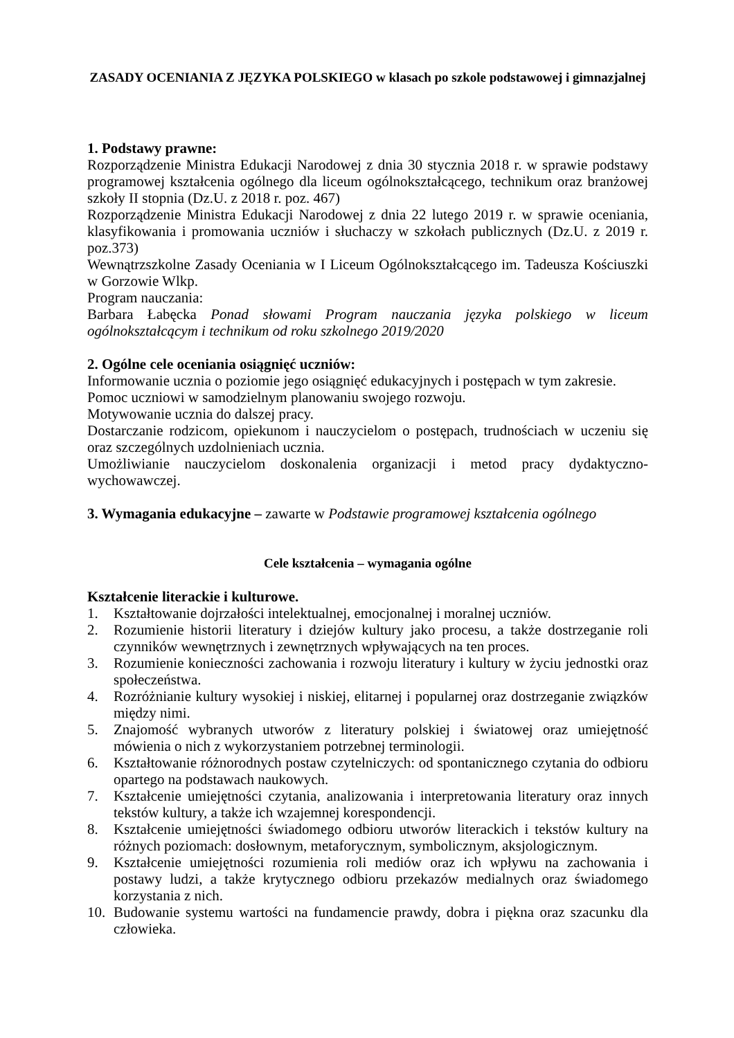ZASADY OCENIANIA Z JĘZYKA POLSKIEGO w klasach po szkole podstawowej i gimnazjalnej
1. Podstawy prawne:
Rozporządzenie Ministra Edukacji Narodowej z dnia 30 stycznia 2018 r. w sprawie podstawy programowej kształcenia ogólnego dla liceum ogólnokształcącego, technikum oraz branżowej szkoły II stopnia (Dz.U. z 2018 r. poz. 467)
Rozporządzenie Ministra Edukacji Narodowej z dnia 22 lutego 2019 r. w sprawie oceniania, klasyfikowania i promowania uczniów i słuchaczy w szkołach publicznych (Dz.U. z 2019 r. poz.373)
Wewnątrzszkolne Zasady Oceniania w I Liceum Ogólnokształcącego im. Tadeusza Kościuszki w Gorzowie Wlkp.
Program nauczania:
Barbara Łabęcka Ponad słowami Program nauczania języka polskiego w liceum ogólnokształcącym i technikum od roku szkolnego 2019/2020
2. Ogólne cele oceniania osiągnięć uczniów:
Informowanie ucznia o poziomie jego osiągnięć edukacyjnych i postępach w tym zakresie.
Pomoc uczniowi w samodzielnym planowaniu swojego rozwoju.
Motywowanie ucznia do dalszej pracy.
Dostarczanie rodzicom, opiekunom i nauczycielom o postępach, trudnościach w uczeniu się oraz szczególnych uzdolnieniach ucznia.
Umożliwianie nauczycielom doskonalenia organizacji i metod pracy dydaktyczno-wychowawczej.
3. Wymagania edukacyjne – zawarte w Podstawie programowej kształcenia ogólnego
Cele kształcenia – wymagania ogólne
Kształcenie literackie i kulturowe.
1. Kształtowanie dojrzałości intelektualnej, emocjonalnej i moralnej uczniów.
2. Rozumienie historii literatury i dziejów kultury jako procesu, a także dostrzeganie roli czynników wewnętrznych i zewnętrznych wpływających na ten proces.
3. Rozumienie konieczności zachowania i rozwoju literatury i kultury w życiu jednostki oraz społeczeństwa.
4. Rozróżnianie kultury wysokiej i niskiej, elitarnej i popularnej oraz dostrzeganie związków między nimi.
5. Znajomość wybranych utworów z literatury polskiej i światowej oraz umiejętność mówienia o nich z wykorzystaniem potrzebnej terminologii.
6. Kształtowanie różnorodnych postaw czytelniczych: od spontanicznego czytania do odbioru opartego na podstawach naukowych.
7. Kształcenie umiejętności czytania, analizowania i interpretowania literatury oraz innych tekstów kultury, a także ich wzajemnej korespondencji.
8. Kształcenie umiejętności świadomego odbioru utworów literackich i tekstów kultury na różnych poziomach: dosłownym, metaforycznym, symbolicznym, aksjologicznym.
9. Kształcenie umiejętności rozumienia roli mediów oraz ich wpływu na zachowania i postawy ludzi, a także krytycznego odbioru przekazów medialnych oraz świadomego korzystania z nich.
10. Budowanie systemu wartości na fundamencie prawdy, dobra i piękna oraz szacunku dla człowieka.